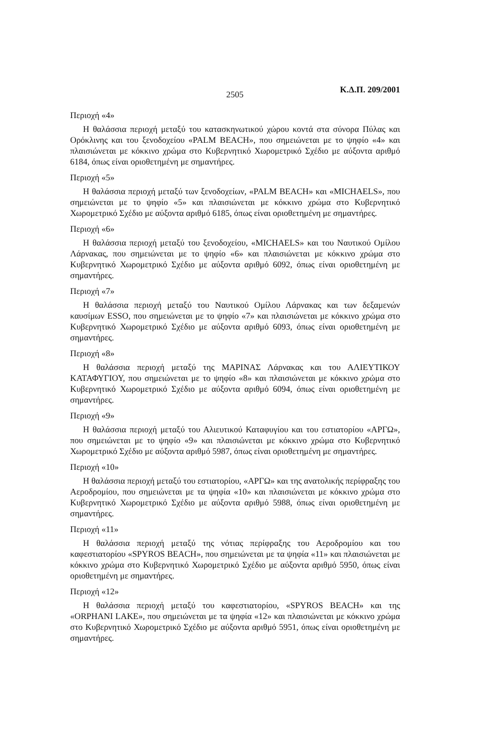2505 Κ.Δ.Π. 209/2001
Περιοχή «4»
Η θαλάσσια περιοχή μεταξύ του κατασκηνωτικού χώρου κοντά στα σύνορα Πύλας και Ορόκλινης και του ξενοδοχείου «PALM BEACH», που σημειώνεται με το ψηφίο «4» και πλαισιώνεται με κόκκινο χρώμα στο Κυβερνητικό Χωρομετρικό Σχέδιο με αύξοντα αριθμό 6184, όπως είναι οριοθετημένη με σημαντήρες.
Περιοχή «5»
Η θαλάσσια περιοχή μεταξύ των ξενοδοχείων, «PALM BEACH» και «MICHAELS», που σημειώνεται με το ψηφίο «5» και πλαισιώνεται με κόκκινο χρώμα στο Κυβερνητικό Χωρομετρικό Σχέδιο με αύξοντα αριθμό 6185, όπως είναι οριοθετημένη με σημαντήρες.
Περιοχή «6»
Η θαλάσσια περιοχή μεταξύ του ξενοδοχείου, «MICHAELS» και του Ναυτικού Ομίλου Λάρνακας, που σημειώνεται με το ψηφίο «6» και πλαισιώνεται με κόκκινο χρώμα στο Κυβερνητικό Χωρομετρικό Σχέδιο με αύξοντα αριθμό 6092, όπως είναι οριοθετημένη με σημαντήρες.
Περιοχή «7»
Η θαλάσσια περιοχή μεταξύ του Ναυτικού Ομίλου Λάρνακας και των δεξαμενών καυσίμων ESSO, που σημειώνεται με το ψηφίο «7» και πλαισιώνεται με κόκκινο χρώμα στο Κυβερνητικό Χωρομετρικό Σχέδιο με αύξοντα αριθμό 6093, όπως είναι οριοθετημένη με σημαντήρες.
Περιοχή «8»
Η θαλάσσια περιοχή μεταξύ της ΜΑΡΙΝΑΣ Λάρνακας και του ΑΛΙΕΥΤΙΚΟΥ ΚΑΤΑΦΥΓΙΟΥ, που σημειώνεται με το ψηφίο «8» και πλαισιώνεται με κόκκινο χρώμα στο Κυβερνητικό Χωρομετρικό Σχέδιο με αύξοντα αριθμό 6094, όπως είναι οριοθετημένη με σημαντήρες.
Περιοχή «9»
Η θαλάσσια περιοχή μεταξύ του Αλιευτικού Καταφυγίου και του εστιατορίου «ΑΡΓΩ», που σημειώνεται με το ψηφίο «9» και πλαισιώνεται με κόκκινο χρώμα στο Κυβερνητικό Χωρομετρικό Σχέδιο με αύξοντα αριθμό 5987, όπως είναι οριοθετημένη με σημαντήρες.
Περιοχή «10»
Η θαλάσσια περιοχή μεταξύ του εστιατορίου, «ΑΡΓΩ» και της ανατολικής περίφραξης του Αεροδρομίου, που σημειώνεται με τα ψηφία «10» και πλαισιώνεται με κόκκινο χρώμα στο Κυβερνητικό Χωρομετρικό Σχέδιο με αύξοντα αριθμό 5988, όπως είναι οριοθετημένη με σημαντήρες.
Περιοχή «11»
Η θαλάσσια περιοχή μεταξύ της νότιας περίφραξης του Αεροδρομίου και του καφεστιατορίου «SPYROS BEACH», που σημειώνεται με τα ψηφία «11» και πλαισιώνεται με κόκκινο χρώμα στο Κυβερνητικό Χωρομετρικό Σχέδιο με αύξοντα αριθμό 5950, όπως είναι οριοθετημένη με σημαντήρες.
Περιοχή «12»
Η θαλάσσια περιοχή μεταξύ του καφεστιατορίου, «SPYROS BEACH» και της «ORPHANI LAKE», που σημειώνεται με τα ψηφία «12» και πλαισιώνεται με κόκκινο χρώμα στο Κυβερνητικό Χωρομετρικό Σχέδιο με αύξοντα αριθμό 5951, όπως είναι οριοθετημένη με σημαντήρες.